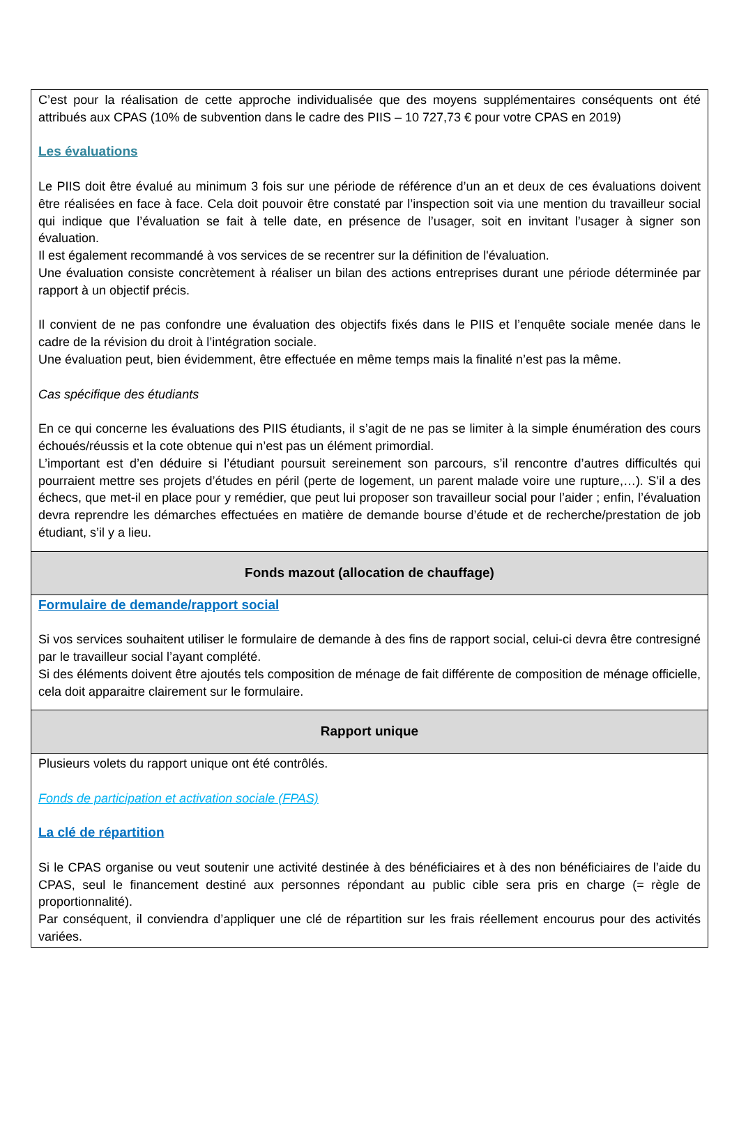| C’est pour la réalisation de cette approche individualisée que des moyens supplémentaires conséquents ont été attribués aux CPAS (10% de subvention dans le cadre des PIIS – 10 727,73 € pour votre CPAS en 2019) Les évaluations Le PIIS doit être évalué au minimum 3 fois sur une période de référence d’un an et deux de ces évaluations doivent être réalisées en face à face. Cela doit pouvoir être constaté par l’inspection soit via une mention du travailleur social qui indique que l’évaluation se fait à telle date, en présence de l’usager, soit en invitant l’usager à signer son évaluation. Il est également recommandé à vos services de se recentrer sur la définition de l'évaluation. Une évaluation consiste concrètement à réaliser un bilan des actions entreprises durant une période déterminée par rapport à un objectif précis. Il convient de ne pas confondre une évaluation des objectifs fixés dans le PIIS et l’enquête sociale menée dans le cadre de la révision du droit à l’intégration sociale. Une évaluation peut, bien évidemment, être effectuée en même temps mais la finalité n’est pas la même. Cas spécifique des étudiants En ce qui concerne les évaluations des PIIS étudiants, il s’agit de ne pas se limiter à la simple énumération des cours échoués/réussis et la cote obtenue qui n’est pas un élément primordial. L’important est d’en déduire si l’étudiant poursuit sereinement son parcours, s’il rencontre d’autres difficultés qui pourraient mettre ses projets d’études en péril (perte de logement, un parent malade voire une rupture,…). S’il a des échecs, que met-il en place pour y remédier, que peut lui proposer son travailleur social pour l’aider ; enfin, l’évaluation devra reprendre les démarches effectuées en matière de demande bourse d’étude et de recherche/prestation de job étudiant, s’il y a lieu. |
| Fonds mazout (allocation de chauffage) |
| Formulaire de demande/rapport social Si vos services souhaitent utiliser le formulaire de demande à des fins de rapport social, celui-ci devra être contresigné par le travailleur social l’ayant complété. Si des éléments doivent être ajoutés tels composition de ménage de fait différente de composition de ménage officielle, cela doit apparaitre clairement sur le formulaire. |
| Rapport unique |
| Plusieurs volets du rapport unique ont été contrôlés. Fonds de participation et activation sociale (FPAS) La clé de répartition Si le CPAS organise ou veut soutenir une activité destinée à des bénéficiaires et à des non bénéficiaires de l’aide du CPAS, seul le financement destiné aux personnes répondant au public cible sera pris en charge (= règle de proportionnalité). Par conséquent, il conviendra d’appliquer une clé de répartition sur les frais réellement encourus pour des activités variées. |